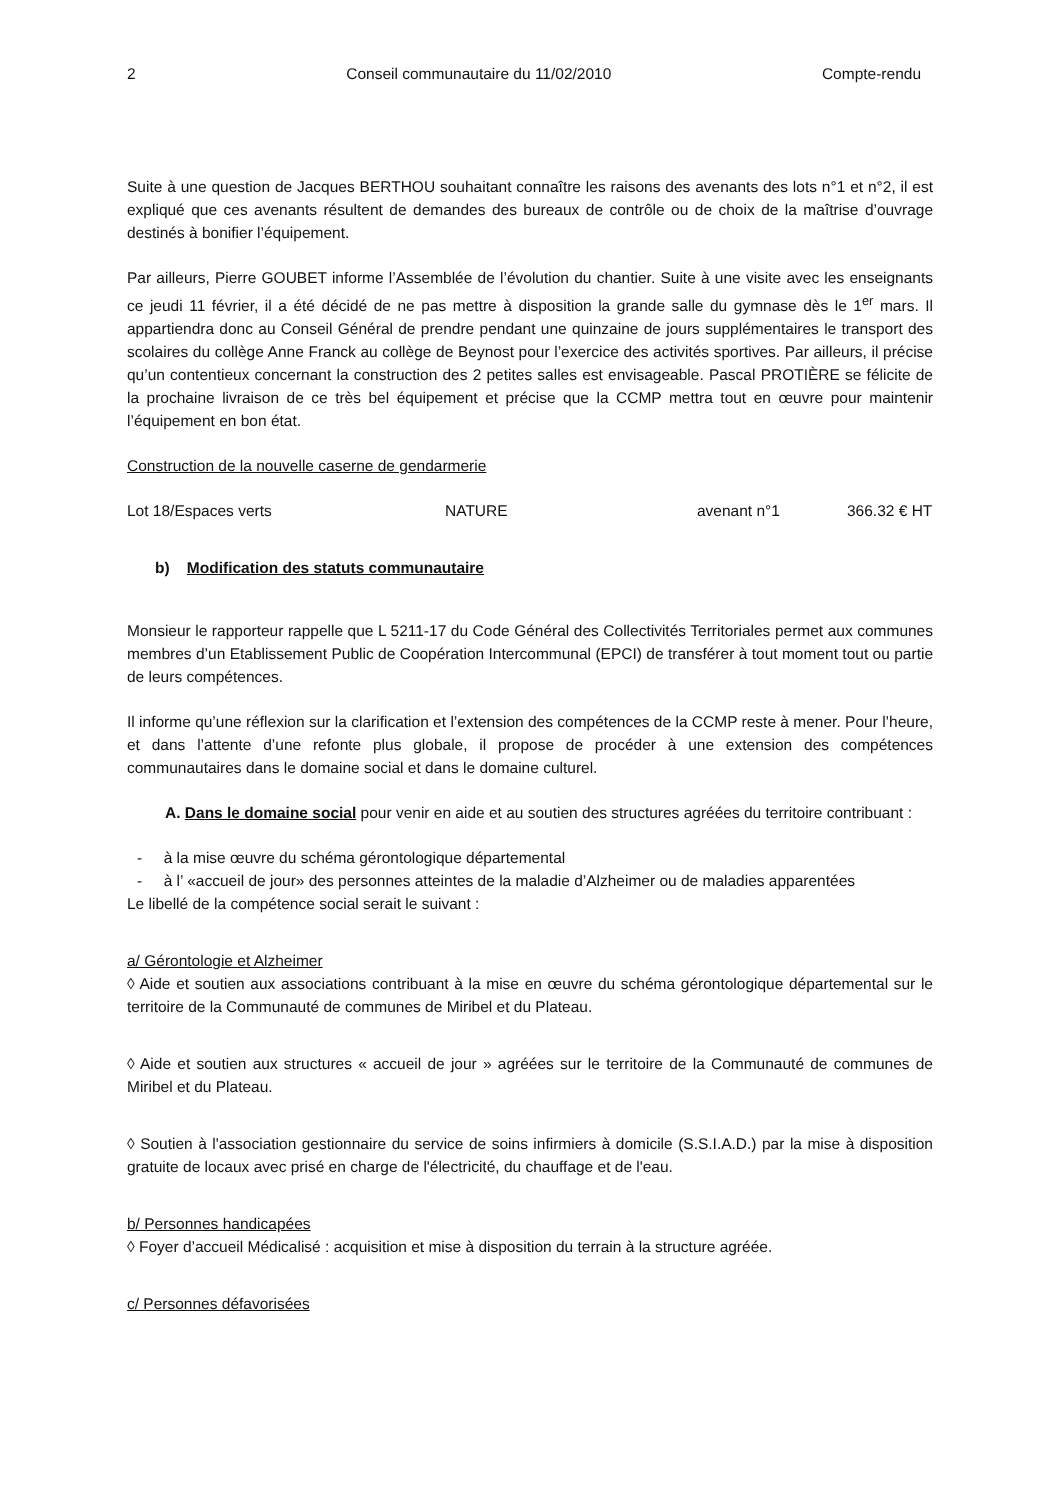2 Conseil communautaire du 11/02/2010 Compte-rendu
Suite à une question de Jacques BERTHOU souhaitant connaître les raisons des avenants des lots n°1 et n°2, il est expliqué que ces avenants résultent de demandes des bureaux de contrôle ou de choix de la maîtrise d’ouvrage destinés à bonifier l’équipement.
Par ailleurs, Pierre GOUBET informe l’Assemblée de l’évolution du chantier. Suite à une visite avec les enseignants ce jeudi 11 février, il a été décidé de ne pas mettre à disposition la grande salle du gymnase dès le 1<sup>er</sup> mars. Il appartiendra donc au Conseil Général de prendre pendant une quinzaine de jours supplémentaires le transport des scolaires du collège Anne Franck au collège de Beynost pour l’exercice des activités sportives. Par ailleurs, il précise qu’un contentieux concernant la construction des 2 petites salles est envisageable. Pascal PROTIÈRE se félicite de la prochaine livraison de ce très bel équipement et précise que la CCMP mettra tout en œuvre pour maintenir l’équipement en bon état.
Construction de la nouvelle caserne de gendarmerie
Lot 18/Espaces verts NATURE avenant n°1 366.32 € HT
b) Modification des statuts communautaire
Monsieur le rapporteur rappelle que L 5211-17 du Code Général des Collectivités Territoriales permet aux communes membres d’un Etablissement Public de Coopération Intercommunal (EPCI) de transférer à tout moment tout ou partie de leurs compétences.
Il informe qu’une réflexion sur la clarification et l’extension des compétences de la CCMP reste à mener. Pour l’heure, et dans l’attente d’une refonte plus globale, il propose de procéder à une extension des compétences communautaires dans le domaine social et dans le domaine culturel.
A. Dans le domaine social pour venir en aide et au soutien des structures agréées du territoire contribuant :
- à la mise œuvre du schéma gérontologique départemental
- à l’ «accueil de jour» des personnes atteintes de la maladie d’Alzheimer ou de maladies apparentées
Le libellé de la compétence social serait le suivant :
a/ Gérontologie et Alzheimer
◊ Aide et soutien aux associations contribuant à la mise en œuvre du schéma gérontologique départemental sur le territoire de la Communauté de communes de Miribel et du Plateau.
◊ Aide et soutien aux structures « accueil de jour » agréées sur le territoire de la Communauté de communes de Miribel et du Plateau.
◊ Soutien à l'association gestionnaire du service de soins infirmiers à domicile (S.S.I.A.D.) par la mise à disposition gratuite de locaux avec prisé en charge de l'électricité, du chauffage et de l'eau.
b/ Personnes handicapées
◊ Foyer d’accueil Médicalisé : acquisition et mise à disposition du terrain à la structure agréée.
c/ Personnes défavorisées